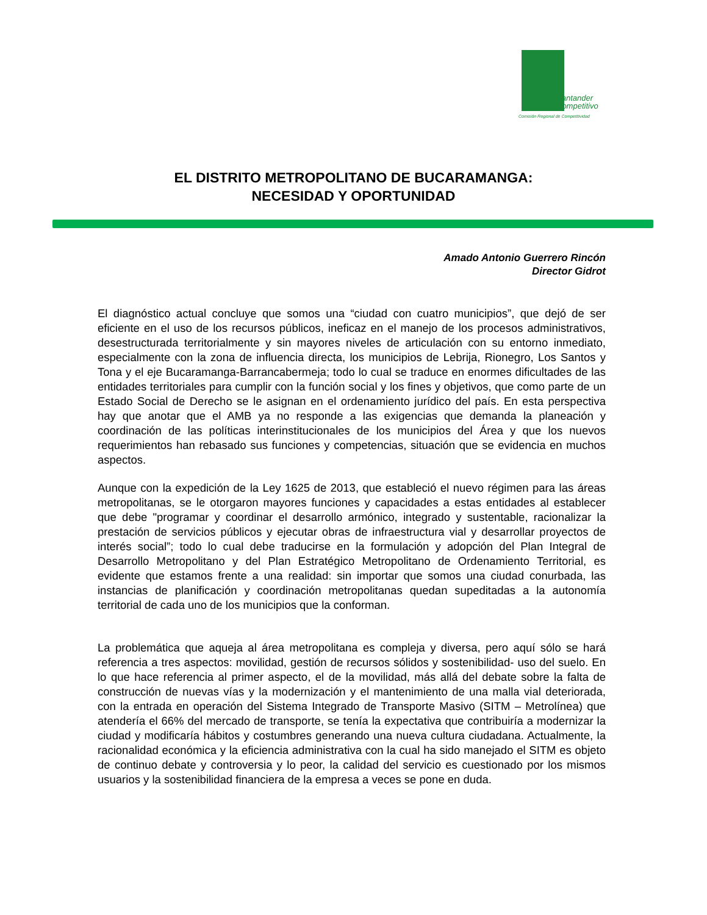Santander
Competitivo
Comisión Regional de Competitividad
EL DISTRITO METROPOLITANO DE BUCARAMANGA:
NECESIDAD Y OPORTUNIDAD
Amado Antonio Guerrero Rincón
Director Gidrot
El diagnóstico actual concluye que somos una “ciudad con cuatro municipios”, que dejó de ser eficiente en el uso de los recursos públicos, ineficaz en el manejo de los procesos administrativos, desestructurada territorialmente y sin mayores niveles de articulación con su entorno inmediato, especialmente con la zona de influencia directa, los municipios de Lebrija, Rionegro, Los Santos y Tona y el eje Bucaramanga-Barrancabermeja; todo lo cual se traduce en enormes dificultades de las entidades territoriales para cumplir con la función social y los fines y objetivos, que como parte de un Estado Social de Derecho se le asignan en el ordenamiento jurídico del país. En esta perspectiva hay que anotar que el AMB ya no responde a las exigencias que demanda la planeación y coordinación de las políticas interinstitucionales de los municipios del Área y que los nuevos requerimientos han rebasado sus funciones y competencias, situación que se evidencia en muchos aspectos.
Aunque con la expedición de la Ley 1625 de 2013, que estableció el nuevo régimen para las áreas metropolitanas, se le otorgaron mayores funciones y capacidades a estas entidades al establecer que debe "programar y coordinar el desarrollo armónico, integrado y sustentable, racionalizar la prestación de servicios públicos y ejecutar obras de infraestructura vial y desarrollar proyectos de interés social”; todo lo cual debe traducirse en la formulación y adopción del Plan Integral de Desarrollo Metropolitano y del Plan Estratégico Metropolitano de Ordenamiento Territorial, es evidente que estamos frente a una realidad: sin importar que somos una ciudad conurbada, las instancias de planificación y coordinación metropolitanas quedan supeditadas a la autonomía territorial de cada uno de los municipios que la conforman.
La problemática que aqueja al área metropolitana es compleja y diversa, pero aquí sólo se hará referencia a tres aspectos: movilidad, gestión de recursos sólidos y sostenibilidad- uso del suelo. En lo que hace referencia al primer aspecto, el de la movilidad, más allá del debate sobre la falta de construcción de nuevas vías y la modernización y el mantenimiento de una malla vial deteriorada, con la entrada en operación del Sistema Integrado de Transporte Masivo (SITM – Metrolínea) que atendería el 66% del mercado de transporte, se tenía la expectativa que contribuiría a modernizar la ciudad y modificaría hábitos y costumbres generando una nueva cultura ciudadana. Actualmente, la racionalidad económica y la eficiencia administrativa con la cual ha sido manejado el SITM es objeto de continuo debate y controversia y lo peor, la calidad del servicio es cuestionado por los mismos usuarios y la sostenibilidad financiera de la empresa a veces se pone en duda.